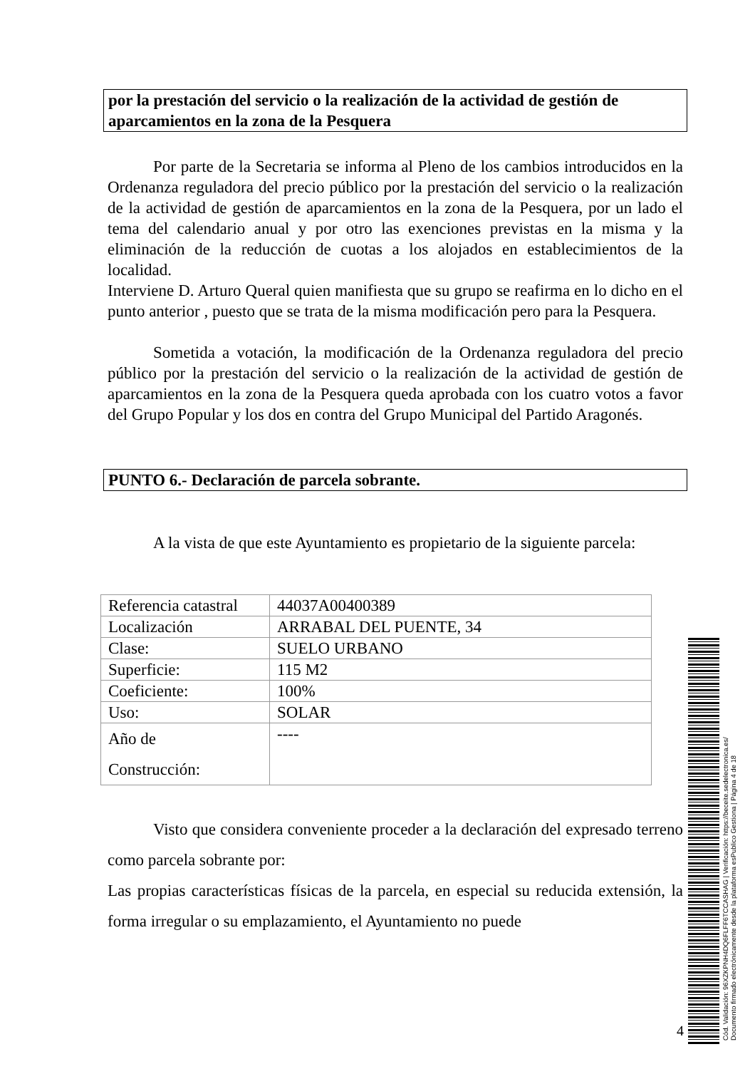por la prestación del servicio o la realización de la actividad de gestión de aparcamientos en la zona de la Pesquera
Por parte de la Secretaria se informa al Pleno de los cambios introducidos en la Ordenanza reguladora del precio público por la prestación del servicio o la realización de la actividad de gestión de aparcamientos en la zona de la Pesquera, por un lado el tema del calendario anual y por otro las exenciones previstas en la misma y la eliminación de la reducción de cuotas a los alojados en establecimientos de la localidad.
Interviene D. Arturo Queral quien manifiesta que su grupo se reafirma en lo dicho en el punto anterior , puesto que se trata de la misma modificación pero para la Pesquera.
Sometida a votación, la modificación de la Ordenanza reguladora del precio público por la prestación del servicio o la realización de la actividad de gestión de aparcamientos en la zona de la Pesquera queda aprobada con los cuatro votos a favor del Grupo Popular y los dos en contra del Grupo Municipal del Partido Aragonés.
PUNTO 6.- Declaración de parcela sobrante.
A la vista de que este Ayuntamiento es propietario de la siguiente parcela:
| Referencia catastral | 44037A00400389 |
| Localización | ARRABAL DEL PUENTE, 34 |
| Clase: | SUELO URBANO |
| Superficie: | 115 M2 |
| Coeficiente: | 100% |
| Uso: | SOLAR |
| Año de Construcción: | ---- |
Visto que considera conveniente proceder a la declaración del expresado terreno como parcela sobrante por:
Las propias características físicas de la parcela, en especial su reducida extensión, la forma irregular o su emplazamiento, el Ayuntamiento no puede
4
Cód. Validación: 96XZKPNH4DQ6FLFF6TCCASHAG | Verificación: https://beceite.sedelectronica.es/
Documento firmado electrónicamente desde la plataforma esPublico Gestiona | Página 4 de 18